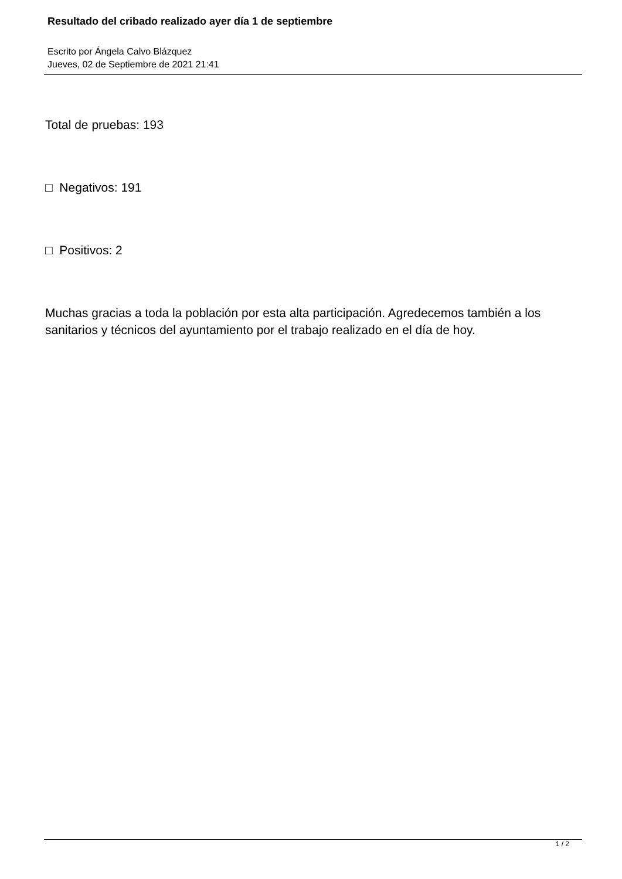Resultado del cribado realizado ayer día 1 de septiembre
Escrito por Ángela Calvo Blázquez
Jueves, 02 de Septiembre de 2021 21:41
Total de pruebas: 193
□ Negativos: 191
□ Positivos: 2
Muchas gracias a toda la población por esta alta participación. Agredecemos también a los sanitarios y técnicos del ayuntamiento por el trabajo realizado en el día de hoy.
1 / 2